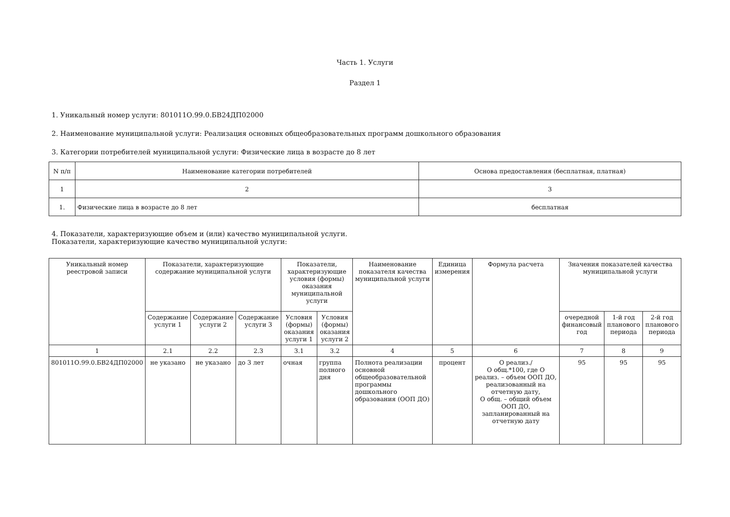Часть 1. Услуги
Раздел 1
1. Уникальный номер услуги: 801011О.99.0.БВ24ДП02000
2. Наименование муниципальной услуги: Реализация основных общеобразовательных программ дошкольного образования
3. Категории потребителей муниципальной услуги: Физические лица в возрасте до 8 лет
| N п/п | Наименование категории потребителей | Основа предоставления (бесплатная, платная) |
| --- | --- | --- |
| 1 | 2 | 3 |
| 1. | Физические лица в возрасте до 8 лет | бесплатная |
4. Показатели, характеризующие объем и (или) качество муниципальной услуги.
Показатели, характеризующие качество муниципальной услуги:
| Уникальный номер реестровой записи | Показатели, характеризующие содержание муниципальной услуги | | | Показатели, характеризующие условия (формы) оказания муниципальной услуги | | Наименование показателя качества муниципальной услуги | Единица измерения | Формула расчета | Значения показателей качества муниципальной услуги | | |
| --- | --- | --- | --- | --- | --- | --- | --- | --- | --- | --- | --- |
| | Содержание услуги 1 | Содержание услуги 2 | Содержание услуги 3 | Условия (формы) оказания услуги 1 | Условия (формы) оказания услуги 2 | | | | очередной финансовый год | 1-й год планового периода | 2-й год планового периода |
| 1 | 2.1 | 2.2 | 2.3 | 3.1 | 3.2 | 4 | 5 | 6 | 7 | 8 | 9 |
| 801011О.99.0.БВ24ДП02000 | не указано | не указано | до 3 лет | очная | группа полного дня | Полнота реализации основной общеобразовательной программы дошкольного образования (ООП ДО) | процент | О реализ./ О общ.*100, где О реализ. – объем ООП ДО, реализованный на отчетную дату, О общ. – общий объем ООП ДО, запланированный на отчетную дату | 95 | 95 | 95 |